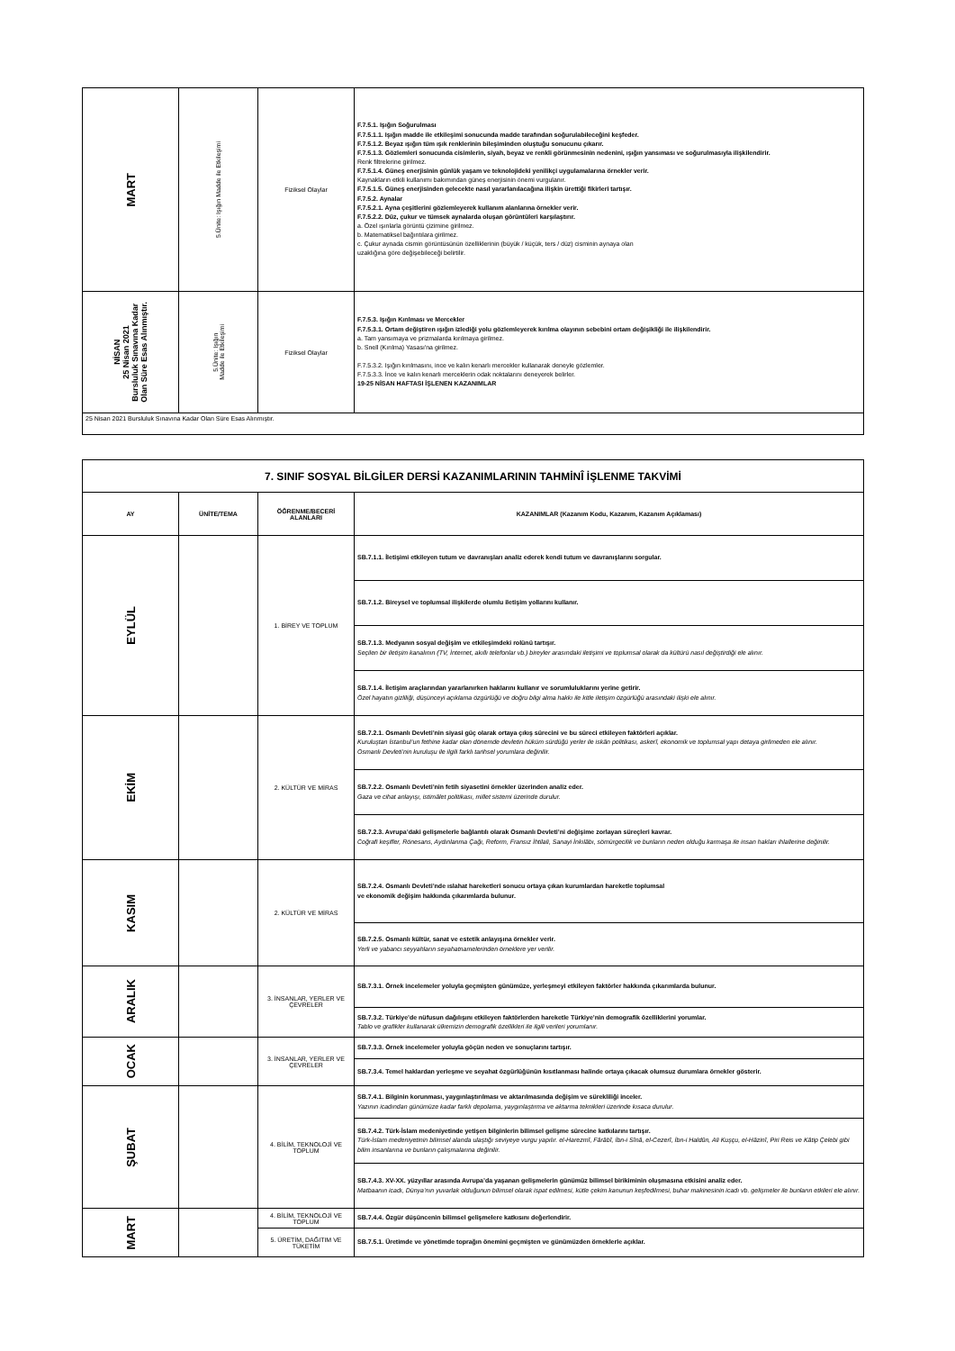| MART | 5.Ünite: Işığın Madde ile Etkileşimi | Fiziksel Olaylar | F.7.5.1. Işığın Soğurulması F.7.5.1.1. Işığın madde ile etkileşimi sonucunda madde tarafından soğurulabileceğini keşfeder. F.7.5.1.2. Beyaz ışığın tüm ışık renklerinin bileşiminden oluştuğu sonucunu çıkarır. F.7.5.1.3. Gözlemleri sonucunda cisimlerin, siyah, beyaz ve renkli görünmesinin nedenini, ışığın yansıması ve soğurulmasıyla ilişkilendirir. Renk filtrelerine girilmez. F.7.5.1.4. Güneş enerjisinin günlük yaşam ve teknolojideki yenilikçi uygulamalarına örnekler verir. Kaynakların etkili kullanımı bakımından güneş enerjisinin önemi vurgulanır. F.7.5.1.5. Güneş enerjisinden gelecekte nasıl yararlanılacağına ilişkin ürettiği fikirleri tartışır. F.7.5.2. Aynalar F.7.5.2.1. Ayna çeşitlerini gözlemleyerek kullanım alanlarına örnekler verir. F.7.5.2.2. Düz, çukur ve tümsek aynalarda oluşan görüntüleri karşılaştırır. a. Özel ışınlarla görüntü çizimine girilmez. b. Matematiksel bağıntılara girilmez. c. Çukur aynada cismin görüntüsünün özelliklerinin (büyük / küçük, ters / düz) cisminin aynaya olan uzaklığına göre değişebileceği belirtilir. |
| NİSAN 25 Nisan 2021 Bursluluk Sınavına Kadar Olan Süre Esas Alınmıştır. | 5.Ünite: Işığın Madde ile Etkileşimi | Fiziksel Olaylar | F.7.5.3. Işığın Kırılması ve Mercekler F.7.5.3.1. Ortam değiştiren ışığın izlediği yolu gözlemleyerek kırılma olayının sebebini ortam değişikliği ile ilişkilendirir. a. Tam yansımaya ve prizmalarda kırılmaya girilmez. b. Snell (Kırılma) Yasası'na girilmez. F.7.5.3.2. Işığın kırılmasını, ince ve kalın kenarlı mercekler kullanarak deneyle gözlemler. F.7.5.3.3. İnce ve kalın kenarlı merceklerin odak noktalarını deneyerek belirler. 19-25 NİSAN HAFTASI İŞLENEN KAZANIMLAR |
| 25 Nisan 2021 Bursluluk Sınavına Kadar Olan Süre Esas Alınmıştır. | | | |
| 7. SINIF SOSYAL BİLGİLER DERSİ KAZANIMLARININ TAHMİNÎ İŞLENME TAKVİMİ | | | |
| --- | --- | --- | --- |
| AY | ÜNİTE/TEMA | ÖĞRENME/BECERİ ALANLARI | KAZANIMLAR (Kazanım Kodu, Kazanım, Kazanım Açıklaması) |
| EYLÜL | | 1. BİREY VE TOPLUM | SB.7.1.1. İletişimi etkileyen tutum ve davranışları analiz ederek kendi tutum ve davranışlarını sorgular. |
| | | | SB.7.1.2. Bireysel ve toplumsal ilişkilerde olumlu iletişim yollarını kullanır. |
| | | | SB.7.1.3. Medyanın sosyal değişim ve etkileşimdeki rolünü tartışır. Seçilen bir iletişim kanalının (TV, İnternet, akıllı telefonlar vb.) bireyler arasındaki iletişimi ve toplumsal olarak da kültürü nasıl değiştirdiği ele alınır. |
| | | | SB.7.1.4. İletişim araçlarından yararlanırken haklarını kullanır ve sorumluluklarını yerine getirir. Özel hayatın gizliliği, düşünceyi açıklama özgürlüğü ve doğru bilgi alma hakkı ile kitle iletişim özgürlüğü arasındaki ilişki ele alınır. |
| EKİM | | 2. KÜLTÜR VE MİRAS | SB.7.2.1. Osmanlı Devleti’nin siyasi güç olarak ortaya çıkış sürecini ve bu süreci etkileyen faktörleri açıklar. Kuruluştan İstanbul’un fethine kadar olan dönemde devletin hüküm sürdüğü yerler ile iskân politikası, askerî, ekonomik ve toplumsal yapı detaya girilmeden ele alınır. Osmanlı Devleti’nin kuruluşu ile ilgili farklı tarihsel yorumlara değinilir. |
| | | | SB.7.2.2. Osmanlı Devleti’nin fetih siyasetini örnekler üzerinden analiz eder. Gaza ve cihat anlayışı, istimâlet politikası, millet sistemi üzerinde durulur. |
| | | | SB.7.2.3. Avrupa’daki gelişmelerle bağlantılı olarak Osmanlı Devleti’ni değişime zorlayan süreçleri kavrar. Coğrafi keşifler, Rönesans, Aydınlanma Çağı, Reform, Fransız İhtilali, Sanayi İnkılâbı, sömürgecilik ve bunların neden olduğu karmaşa ile insan hakları ihlallerine değinilir. |
| KASIM | | 2. KÜLTÜR VE MİRAS | SB.7.2.4. Osmanlı Devleti’nde ıslahat hareketleri sonucu ortaya çıkan kurumlardan hareketle toplumsal ve ekonomik değişim hakkında çıkarımlarda bulunur. |
| | | | SB.7.2.5. Osmanlı kültür, sanat ve estetik anlayışına örnekler verir. Yerli ve yabancı seyyahların seyahatnamelerinden örneklere yer verilir. |
| ARALIK | | 3. İNSANLAR, YERLER VE ÇEVRELER | SB.7.3.1. Örnek incelemeler yoluyla geçmişten günümüze, yerleşmeyi etkileyen faktörler hakkında çıkarımlarda bulunur. |
| | | | SB.7.3.2. Türkiye’de nüfusun dağılışını etkileyen faktörlerden hareketle Türkiye’nin demografik özelliklerini yorumlar. Tablo ve grafikler kullanarak ülkemizin demografik özellikleri ile ilgili verileri yorumlanır. |
| OCAK | | 3. İNSANLAR, YERLER VE ÇEVRELER | SB.7.3.3. Örnek incelemeler yoluyla göçün neden ve sonuçlarını tartışır. |
| | | | SB.7.3.4. Temel haklardan yerleşme ve seyahat özgürlüğünün kısıtlanması halinde ortaya çıkacak olumsuz durumlara örnekler gösterir. |
| ŞUBAT | | 4. BİLİM, TEKNOLOJİ VE TOPLUM | SB.7.4.1. Bilginin korunması, yaygınlaştırılması ve aktarılmasında değişim ve sürekliliği inceler. Yazının icadından günümüze kadar farklı depolama, yaygınlaştırma ve aktarma teknikleri üzerinde kısaca durulur. |
| | | | SB.7.4.2. Türk-İslam medeniyetinde yetişen bilginlerin bilimsel gelişme sürecine katkılarını tartışır. Türk-İslam medeniyetinin bilimsel alanda ulaştığı seviyeye vurgu yapılır. el-Harezmî, Fârâbî, İbn-i Sînâ, el-Cezerî, İbn-i Haldûn, Ali Kuşçu, el-Hâzinî, Piri Reis ve Kâtip Çelebi gibi bilim insanlarına ve bunların çalışmalarına değinilir. |
| | | | SB.7.4.3. XV-XX. yüzyıllar arasında Avrupa’da yaşanan gelişmelerin günümüz bilimsel birikiminin oluşmasına etkisini analiz eder. Matbaanın icadı, Dünya’nın yuvarlak olduğunun bilimsel olarak ispat edilmesi, kütle çekim kanunun keşfedilmesi, buhar makinesinin icadı vb. gelişmeler ile bunların etkileri ele alınır. |
| MART | | 4. BİLİM, TEKNOLOJİ VE TOPLUM | SB.7.4.4. Özgür düşüncenin bilimsel gelişmelere katkısını değerlendirir. |
| | | 5. ÜRETİM, DAĞITIM VE TÜKETİM | SB.7.5.1. Üretimde ve yönetimde toprağın önemini geçmişten ve günümüzden örneklerle açıklar. |